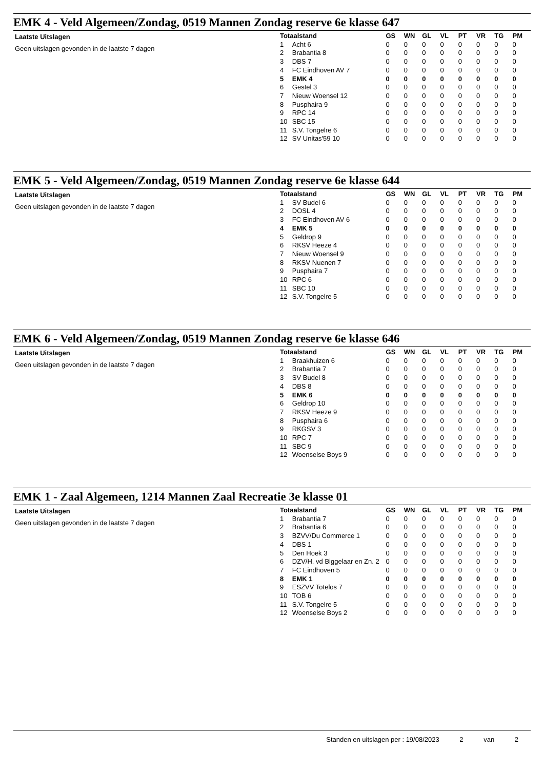EMK 4 - Veld Algemeen/Zondag, 0519 Mannen Zondag reserve 6e klasse 647
Laatste Uitslagen
Geen uitslagen gevonden in de laatste 7 dagen
| Totaalstand | | GS | WN | GL | VL | PT | VR | TG | PM |
| --- | --- | --- | --- | --- | --- | --- | --- | --- | --- |
| 1 | Acht 6 | 0 | 0 | 0 | 0 | 0 | 0 | 0 | 0 |
| 2 | Brabantia 8 | 0 | 0 | 0 | 0 | 0 | 0 | 0 | 0 |
| 3 | DBS 7 | 0 | 0 | 0 | 0 | 0 | 0 | 0 | 0 |
| 4 | FC Eindhoven AV 7 | 0 | 0 | 0 | 0 | 0 | 0 | 0 | 0 |
| 5 | EMK 4 | 0 | 0 | 0 | 0 | 0 | 0 | 0 | 0 |
| 6 | Gestel 3 | 0 | 0 | 0 | 0 | 0 | 0 | 0 | 0 |
| 7 | Nieuw Woensel 12 | 0 | 0 | 0 | 0 | 0 | 0 | 0 | 0 |
| 8 | Pusphaira 9 | 0 | 0 | 0 | 0 | 0 | 0 | 0 | 0 |
| 9 | RPC 14 | 0 | 0 | 0 | 0 | 0 | 0 | 0 | 0 |
| 10 | SBC 15 | 0 | 0 | 0 | 0 | 0 | 0 | 0 | 0 |
| 11 | S.V. Tongelre 6 | 0 | 0 | 0 | 0 | 0 | 0 | 0 | 0 |
| 12 | SV Unitas'59 10 | 0 | 0 | 0 | 0 | 0 | 0 | 0 | 0 |
EMK 5 - Veld Algemeen/Zondag, 0519 Mannen Zondag reserve 6e klasse 644
Laatste Uitslagen
Geen uitslagen gevonden in de laatste 7 dagen
| Totaalstand | | GS | WN | GL | VL | PT | VR | TG | PM |
| --- | --- | --- | --- | --- | --- | --- | --- | --- | --- |
| 1 | SV Budel 6 | 0 | 0 | 0 | 0 | 0 | 0 | 0 | 0 |
| 2 | DOSL 4 | 0 | 0 | 0 | 0 | 0 | 0 | 0 | 0 |
| 3 | FC Eindhoven AV 6 | 0 | 0 | 0 | 0 | 0 | 0 | 0 | 0 |
| 4 | EMK 5 | 0 | 0 | 0 | 0 | 0 | 0 | 0 | 0 |
| 5 | Geldrop 9 | 0 | 0 | 0 | 0 | 0 | 0 | 0 | 0 |
| 6 | RKSV Heeze 4 | 0 | 0 | 0 | 0 | 0 | 0 | 0 | 0 |
| 7 | Nieuw Woensel 9 | 0 | 0 | 0 | 0 | 0 | 0 | 0 | 0 |
| 8 | RKSV Nuenen 7 | 0 | 0 | 0 | 0 | 0 | 0 | 0 | 0 |
| 9 | Pusphaira 7 | 0 | 0 | 0 | 0 | 0 | 0 | 0 | 0 |
| 10 | RPC 6 | 0 | 0 | 0 | 0 | 0 | 0 | 0 | 0 |
| 11 | SBC 10 | 0 | 0 | 0 | 0 | 0 | 0 | 0 | 0 |
| 12 | S.V. Tongelre 5 | 0 | 0 | 0 | 0 | 0 | 0 | 0 | 0 |
EMK 6 - Veld Algemeen/Zondag, 0519 Mannen Zondag reserve 6e klasse 646
Laatste Uitslagen
Geen uitslagen gevonden in de laatste 7 dagen
| Totaalstand | | GS | WN | GL | VL | PT | VR | TG | PM |
| --- | --- | --- | --- | --- | --- | --- | --- | --- | --- |
| 1 | Braakhuizen 6 | 0 | 0 | 0 | 0 | 0 | 0 | 0 | 0 |
| 2 | Brabantia 7 | 0 | 0 | 0 | 0 | 0 | 0 | 0 | 0 |
| 3 | SV Budel 8 | 0 | 0 | 0 | 0 | 0 | 0 | 0 | 0 |
| 4 | DBS 8 | 0 | 0 | 0 | 0 | 0 | 0 | 0 | 0 |
| 5 | EMK 6 | 0 | 0 | 0 | 0 | 0 | 0 | 0 | 0 |
| 6 | Geldrop 10 | 0 | 0 | 0 | 0 | 0 | 0 | 0 | 0 |
| 7 | RKSV Heeze 9 | 0 | 0 | 0 | 0 | 0 | 0 | 0 | 0 |
| 8 | Pusphaira 6 | 0 | 0 | 0 | 0 | 0 | 0 | 0 | 0 |
| 9 | RKGSV 3 | 0 | 0 | 0 | 0 | 0 | 0 | 0 | 0 |
| 10 | RPC 7 | 0 | 0 | 0 | 0 | 0 | 0 | 0 | 0 |
| 11 | SBC 9 | 0 | 0 | 0 | 0 | 0 | 0 | 0 | 0 |
| 12 | Woenselse Boys 9 | 0 | 0 | 0 | 0 | 0 | 0 | 0 | 0 |
EMK 1 - Zaal Algemeen, 1214 Mannen Zaal Recreatie 3e klasse 01
Laatste Uitslagen
Geen uitslagen gevonden in de laatste 7 dagen
| Totaalstand | | GS | WN | GL | VL | PT | VR | TG | PM |
| --- | --- | --- | --- | --- | --- | --- | --- | --- | --- |
| 1 | Brabantia 7 | 0 | 0 | 0 | 0 | 0 | 0 | 0 | 0 |
| 2 | Brabantia 6 | 0 | 0 | 0 | 0 | 0 | 0 | 0 | 0 |
| 3 | BZVV/Du Commerce 1 | 0 | 0 | 0 | 0 | 0 | 0 | 0 | 0 |
| 4 | DBS 1 | 0 | 0 | 0 | 0 | 0 | 0 | 0 | 0 |
| 5 | Den Hoek 3 | 0 | 0 | 0 | 0 | 0 | 0 | 0 | 0 |
| 6 | DZV/H. vd Biggelaar en Zn. 2 | 0 | 0 | 0 | 0 | 0 | 0 | 0 | 0 |
| 7 | FC Eindhoven 5 | 0 | 0 | 0 | 0 | 0 | 0 | 0 | 0 |
| 8 | EMK 1 | 0 | 0 | 0 | 0 | 0 | 0 | 0 | 0 |
| 9 | ESZVV Totelos 7 | 0 | 0 | 0 | 0 | 0 | 0 | 0 | 0 |
| 10 | TOB 6 | 0 | 0 | 0 | 0 | 0 | 0 | 0 | 0 |
| 11 | S.V. Tongelre 5 | 0 | 0 | 0 | 0 | 0 | 0 | 0 | 0 |
| 12 | Woenselse Boys 2 | 0 | 0 | 0 | 0 | 0 | 0 | 0 | 0 |
Standen en uitslagen per : 19/08/2023 2 van 2